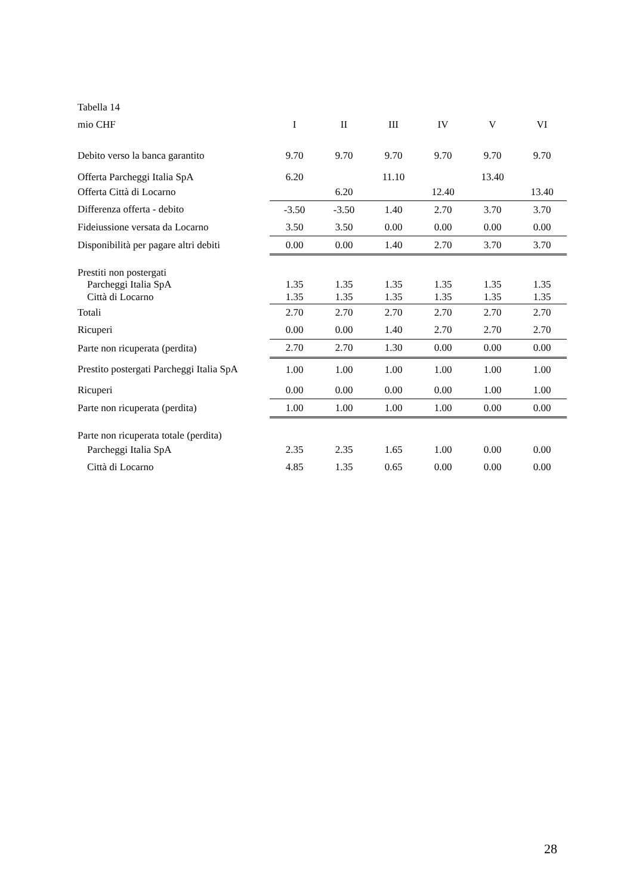| Tabella 14 | | | | | | |
| mio CHF | I | II | III | IV | V | VI |
| Debito verso la banca garantito | 9.70 | 9.70 | 9.70 | 9.70 | 9.70 | 9.70 |
| Offerta Parcheggi Italia SpA | 6.20 | | 11.10 | | 13.40 | |
| Offerta Città di Locarno | | 6.20 | | 12.40 | | 13.40 |
| Differenza offerta - debito | -3.50 | -3.50 | 1.40 | 2.70 | 3.70 | 3.70 |
| Fideiussione versata da Locarno | 3.50 | 3.50 | 0.00 | 0.00 | 0.00 | 0.00 |
| Disponibilità per pagare altri debiti | 0.00 | 0.00 | 1.40 | 2.70 | 3.70 | 3.70 |
| Prestiti non postergati | | | | | | |
| Parcheggi Italia SpA | 1.35 | 1.35 | 1.35 | 1.35 | 1.35 | 1.35 |
| Città di Locarno | 1.35 | 1.35 | 1.35 | 1.35 | 1.35 | 1.35 |
| Totali | 2.70 | 2.70 | 2.70 | 2.70 | 2.70 | 2.70 |
| Ricuperi | 0.00 | 0.00 | 1.40 | 2.70 | 2.70 | 2.70 |
| Parte non ricuperata (perdita) | 2.70 | 2.70 | 1.30 | 0.00 | 0.00 | 0.00 |
| Prestito postergati Parcheggi Italia SpA | 1.00 | 1.00 | 1.00 | 1.00 | 1.00 | 1.00 |
| Ricuperi | 0.00 | 0.00 | 0.00 | 0.00 | 1.00 | 1.00 |
| Parte non ricuperata (perdita) | 1.00 | 1.00 | 1.00 | 1.00 | 0.00 | 0.00 |
| Parte non ricuperata totale (perdita) | | | | | | |
| Parcheggi Italia SpA | 2.35 | 2.35 | 1.65 | 1.00 | 0.00 | 0.00 |
| Città di Locarno | 4.85 | 1.35 | 0.65 | 0.00 | 0.00 | 0.00 |
28